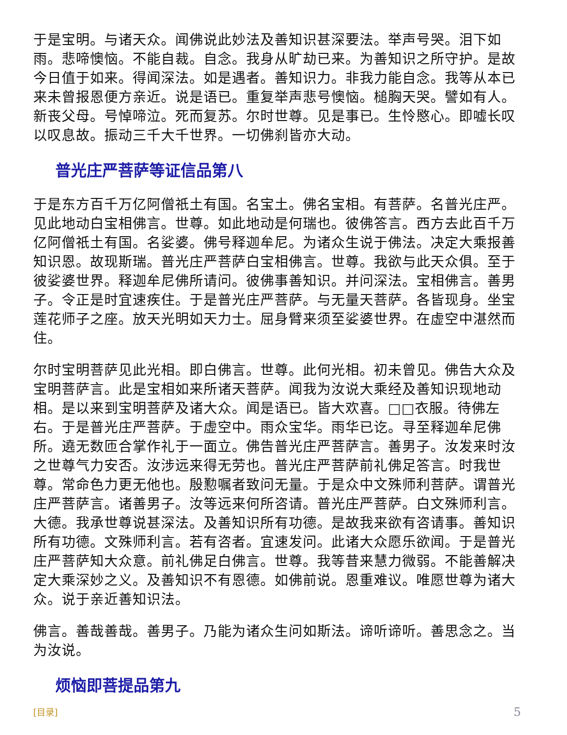于是宝明。与诸天众。闻佛说此妙法及善知识甚深要法。举声号哭。泪下如雨。悲啼懊恼。不能自裁。自念。我身从旷劫已来。为善知识之所守护。是故今日值于如来。得闻深法。如是遇者。善知识力。非我力能自念。我等从本已来未曾报恩便方亲近。说是语已。重复举声悲号懊恼。槌胸天哭。譬如有人。新丧父母。号悼啼泣。死而复苏。尔时世尊。见是事已。生怜愍心。即嘘长叹以叹息故。振动三千大千世界。一切佛刹皆亦大动。
普光庄严菩萨等证信品第八
于是东方百千万亿阿僧祇土有国。名宝土。佛名宝相。有菩萨。名普光庄严。见此地动白宝相佛言。世尊。如此地动是何瑞也。彼佛答言。西方去此百千万亿阿僧祇土有国。名娑婆。佛号释迦牟尼。为诸众生说于佛法。决定大乘报善知识恩。故现斯瑞。普光庄严菩萨白宝相佛言。世尊。我欲与此天众俱。至于彼娑婆世界。释迦牟尼佛所请问。彼佛事善知识。并问深法。宝相佛言。善男子。令正是时宜速疾住。于是普光庄严菩萨。与无量天菩萨。各皆现身。坐宝莲花师子之座。放天光明如天力士。屈身臂来须至娑婆世界。在虚空中湛然而住。
尔时宝明菩萨见此光相。即白佛言。世尊。此何光相。初未曾见。佛告大众及宝明菩萨言。此是宝相如来所诸天菩萨。闻我为汝说大乘经及善知识现地动相。是以来到宝明菩萨及诸大众。闻是语已。皆大欢喜。□□衣服。待佛左右。于是普光庄严菩萨。于虚空中。雨众宝华。雨华已讫。寻至释迦牟尼佛所。遶无数匝合掌作礼于一面立。佛告普光庄严菩萨言。善男子。汝发来时汝之世尊气力安否。汝涉远来得无劳也。普光庄严菩萨前礼佛足答言。时我世尊。常命色力更无他也。殷懃嘱者致问无量。于是众中文殊师利菩萨。谓普光庄严菩萨言。诸善男子。汝等远来何所咨请。普光庄严菩萨。白文殊师利言。大德。我承世尊说甚深法。及善知识所有功德。是故我来欲有咨请事。善知识所有功德。文殊师利言。若有咨者。宜速发问。此诸大众愿乐欲闻。于是普光庄严菩萨知大众意。前礼佛足白佛言。世尊。我等昔来慧力微弱。不能善解决定大乘深妙之义。及善知识不有恩德。如佛前说。恩重难议。唯愿世尊为诸大众。说于亲近善知识法。
佛言。善哉善哉。善男子。乃能为诸众生问如斯法。谛听谛听。善思念之。当为汝说。
烦恼即菩提品第九
[目录] 5